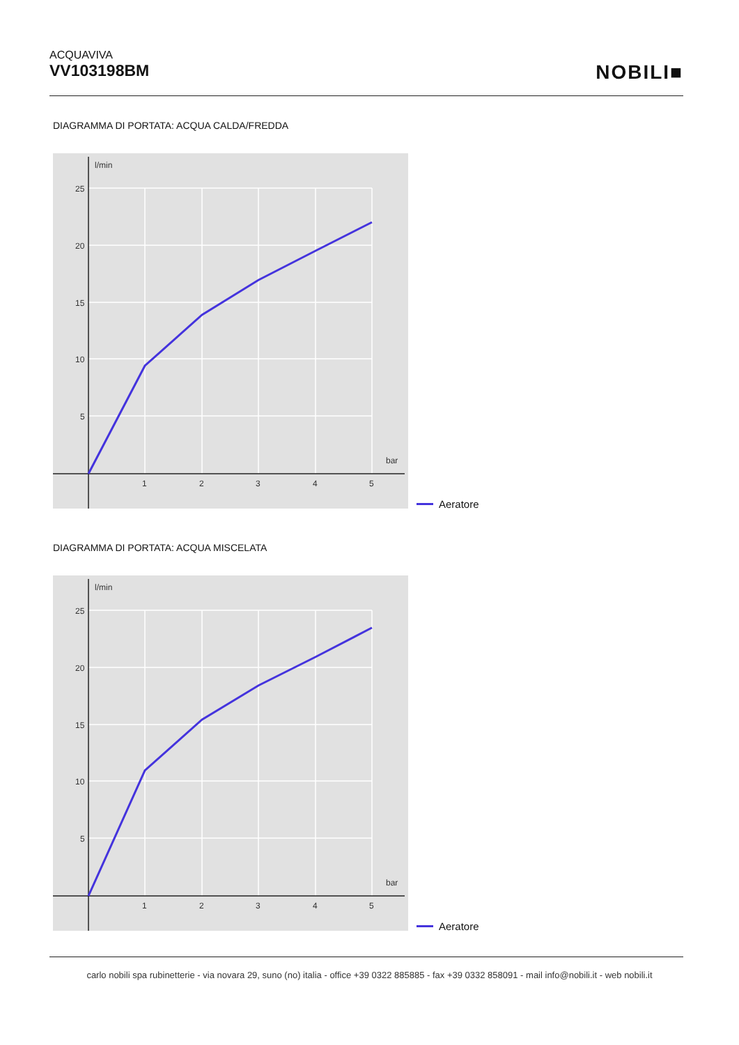ACQUAVIVA
VV103198BM
NOBILI■
DIAGRAMMA DI PORTATA: ACQUA CALDA/FREDDA
l/min
bar
25
20
15
10
5
1
2
3
4
5
Aeratore
DIAGRAMMA DI PORTATA: ACQUA MISCELATA
l/min
bar
25
20
15
10
5
1
2
3
4
5
Aeratore
carlo nobili spa rubinetterie - via novara 29, suno (no) italia - office +39 0322 885885 - fax +39 0332 858091 - mail info@nobili.it - web nobili.it